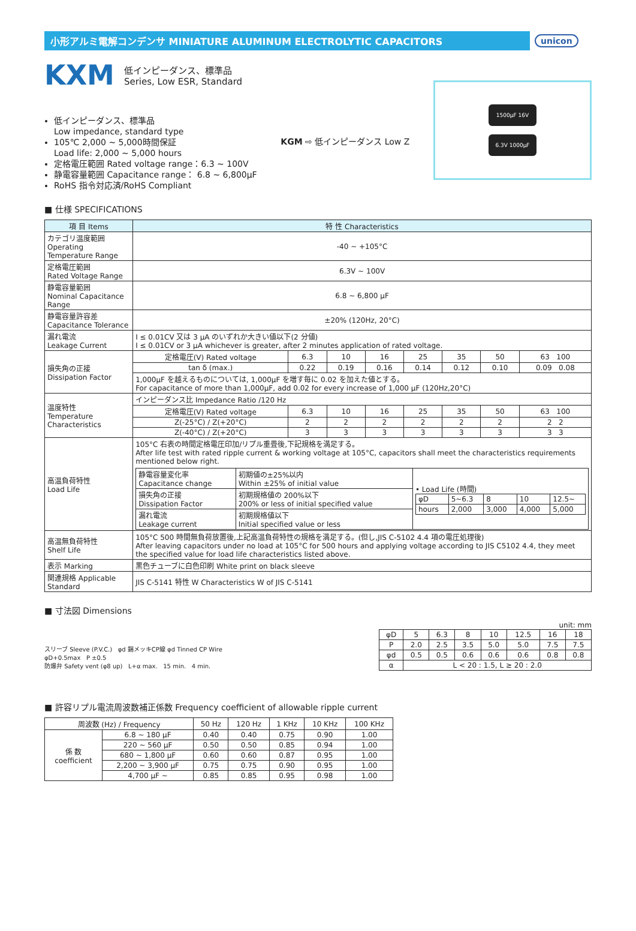小形アルミ電解コンデンサ MINIATURE ALUMINUM ELECTROLYTIC CAPACITORS
unicon
KXM
低インピーダンス、標準品
Series, Low ESR, Standard
低インピーダンス、標準品
Low impedance, standard type
105℃ 2,000 ~ 5,000時間保証
Load life: 2,000 ~ 5,000 hours
定格電圧範囲 Rated voltage range：6.3 ~ 100V
静電容量範囲 Capacitance range： 6.8 ~ 6,800μF
RoHS 指令対応済/RoHS Compliant
KGM ⇨ 低インピーダンス Low Z
1500μF 16V
6.3V 1000μF
■ 仕様 SPECIFICATIONS
| 項 目 Items | 特 性 Characteristics | | | | | | | |
| --- | --- | --- | --- | --- | --- | --- | --- | --- |
| カテゴリ温度範囲 Operating Temperature Range | -40 ~ +105°C | | | | | | | |
| 定格電圧範囲 Rated Voltage Range | 6.3V ~ 100V | | | | | | | |
| 静電容量範囲 Nominal Capacitance Range | 6.8 ~ 6,800 μF | | | | | | | |
| 静電容量許容差 Capacitance Tolerance | ±20% (120Hz, 20°C) | | | | | | | |
| 漏れ電流 Leakage Current | I ≤ 0.01CV 又は 3 μA のいずれか大きい値以下(2 分値) I ≤ 0.01CV or 3 μA whichever is greater, after 2 minutes application of rated voltage. | | | | | | | |
| 損失角の正接 Dissipation Factor | 定格電圧(V) Rated voltage | 6.3 | 10 | 16 | 25 | 35 | 50 | 63 100 |
| | tan δ (max.) | 0.22 | 0.19 | 0.16 | 0.14 | 0.12 | 0.10 | 0.09 0.08 |
| | 1,000μF を越えるものについては, 1,000μF を増す毎に 0.02 を加えた値とする。 For capacitance of more than 1,000μF, add 0.02 for every increase of 1,000 μF (120Hz,20°C) | | | | | | | |
| 温度特性 Temperature Characteristics | インピーダンス比 Impedance Ratio /120 Hz | | | | | | | |
| | 定格電圧(V) Rated voltage | 6.3 | 10 | 16 | 25 | 35 | 50 | 63 100 |
| | Z(-25°C) / Z(+20°C) | 2 | 2 | 2 | 2 | 2 | 2 | 2 2 |
| | Z(-40°C) / Z(+20°C) | 3 | 3 | 3 | 3 | 3 | 3 | 3 3 |
| 高温負荷特性 Load Life | 105°C 右表の時間定格電圧印加/リプル重畳後,下記規格を満足する。 After life test with rated ripple current & working voltage at 105°C, capacitors shall meet the characteristics requirements mentioned below right. / 静電容量変化率 Capacitance change / 初期値の±25%以内 Within ±25% of initial value / • Load Life (時間) / φD / 5~6.3 / 8 / 10 / 12.5~ / / hours / 2,000 / 3,000 / 4,000 / 5,000 / / / 損失角の正接 Dissipation Factor / 初期規格値の 200%以下 200% or less of initial specified value / / / 漏れ電流 Leakage current / 初期規格値以下 Initial specified value or less / / | | | | | | | |
| 高温無負荷特性 Shelf Life | 105°C 500 時間無負荷放置後,上記高温負荷特性の規格を満足する。(但し,JIS C-5102 4.4 項の電圧処理後) After leaving capacitors under no load at 105°C for 500 hours and applying voltage according to JIS C5102 4.4, they meet the specified value for load life characteristics listed above. | | | | | | | |
| 表示 Marking | 黒色チューブに白色印刷 White print on black sleeve | | | | | | | |
| 関連規格 Applicable Standard | JIS C-5141 特性 W Characteristics W of JIS C-5141 | | | | | | | |
■ 寸法図 Dimensions
スリーブ Sleeve (P.V.C.) φd 錫メッキCP線 φd Tinned CP Wire
φD+0.5max P ±0.5
防爆弁 Safety vent (φ8 up) L+α max. 15 min. 4 min.
unit: mm
| φD | 5 | 6.3 | 8 | 10 | 12.5 | 16 | 18 |
| P | 2.0 | 2.5 | 3.5 | 5.0 | 5.0 | 7.5 | 7.5 |
| φd | 0.5 | 0.5 | 0.6 | 0.6 | 0.6 | 0.8 | 0.8 |
| α | L < 20 : 1.5, L ≥ 20 : 2.0 | | | | | | |
■ 許容リプル電流周波数補正係数 Frequency coefficient of allowable ripple current
| 周波数 (Hz) / Frequency | | 50 Hz | 120 Hz | 1 KHz | 10 KHz | 100 KHz |
| --- | --- | --- | --- | --- | --- | --- |
| 係 数 coefficient | 6.8 ~ 180 μF | 0.40 | 0.40 | 0.75 | 0.90 | 1.00 |
| | 220 ~ 560 μF | 0.50 | 0.50 | 0.85 | 0.94 | 1.00 |
| | 680 ~ 1,800 μF | 0.60 | 0.60 | 0.87 | 0.95 | 1.00 |
| | 2,200 ~ 3,900 μF | 0.75 | 0.75 | 0.90 | 0.95 | 1.00 |
| | 4,700 μF ~ | 0.85 | 0.85 | 0.95 | 0.98 | 1.00 |